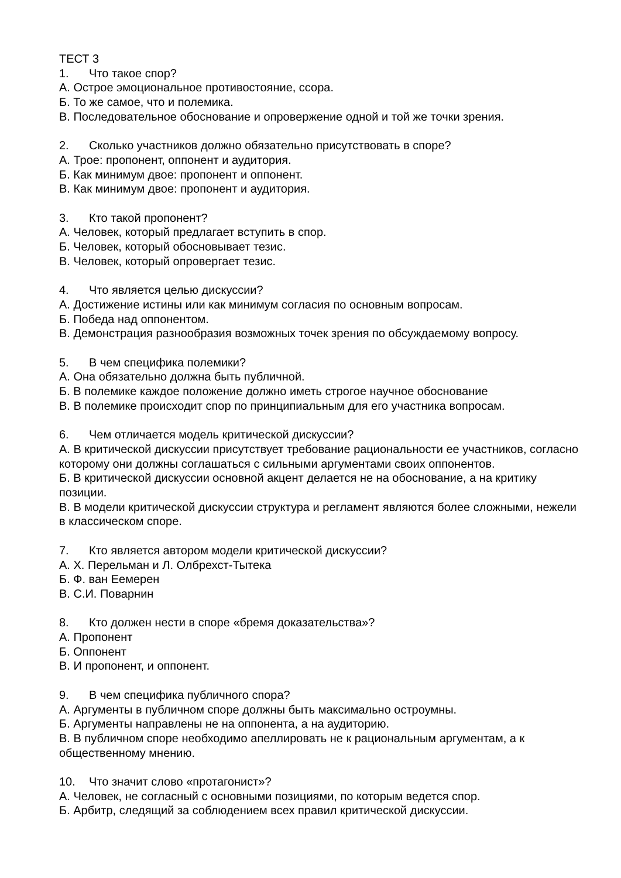ТЕСТ 3
1. Что такое спор?
А. Острое эмоциональное противостояние, ссора.
Б. То же самое, что и полемика.
В. Последовательное обоснование и опровержение одной и той же точки зрения.
2. Сколько участников должно обязательно присутствовать в споре?
А. Трое: пропонент, оппонент и аудитория.
Б. Как минимум двое: пропонент и оппонент.
В. Как минимум двое: пропонент и аудитория.
3. Кто такой пропонент?
А. Человек, который предлагает вступить в спор.
Б. Человек, который обосновывает тезис.
В. Человек, который опровергает тезис.
4. Что является целью дискуссии?
А. Достижение истины или как минимум согласия по основным вопросам.
Б. Победа над оппонентом.
В. Демонстрация разнообразия возможных точек зрения по обсуждаемому вопросу.
5. В чем специфика полемики?
А. Она обязательно должна быть публичной.
Б. В полемике каждое положение должно иметь строгое научное обоснование
В. В полемике происходит спор по принципиальным для его участника вопросам.
6. Чем отличается модель критической дискуссии?
А. В критической дискуссии присутствует требование рациональности ее участников, согласно которому они должны соглашаться с сильными аргументами своих оппонентов.
Б. В критической дискуссии основной акцент делается не на обоснование, а на критику позиции.
В. В модели критической дискуссии структура и регламент являются более сложными, нежели в классическом споре.
7. Кто является автором модели критической дискуссии?
А. Х. Перельман и Л. Олбрехст-Тытека
Б. Ф. ван Еемерен
В. С.И. Поварнин
8. Кто должен нести в споре «бремя доказательства»?
А. Пропонент
Б. Оппонент
В. И пропонент, и оппонент.
9. В чем специфика публичного спора?
А. Аргументы в публичном споре должны быть максимально остроумны.
Б. Аргументы направлены не на оппонента, а на аудиторию.
В. В публичном споре необходимо апеллировать не к рациональным аргументам, а к общественному мнению.
10. Что значит слово «протагонист»?
А. Человек, не согласный с основными позициями, по которым ведется спор.
Б. Арбитр, следящий за соблюдением всех правил критической дискуссии.